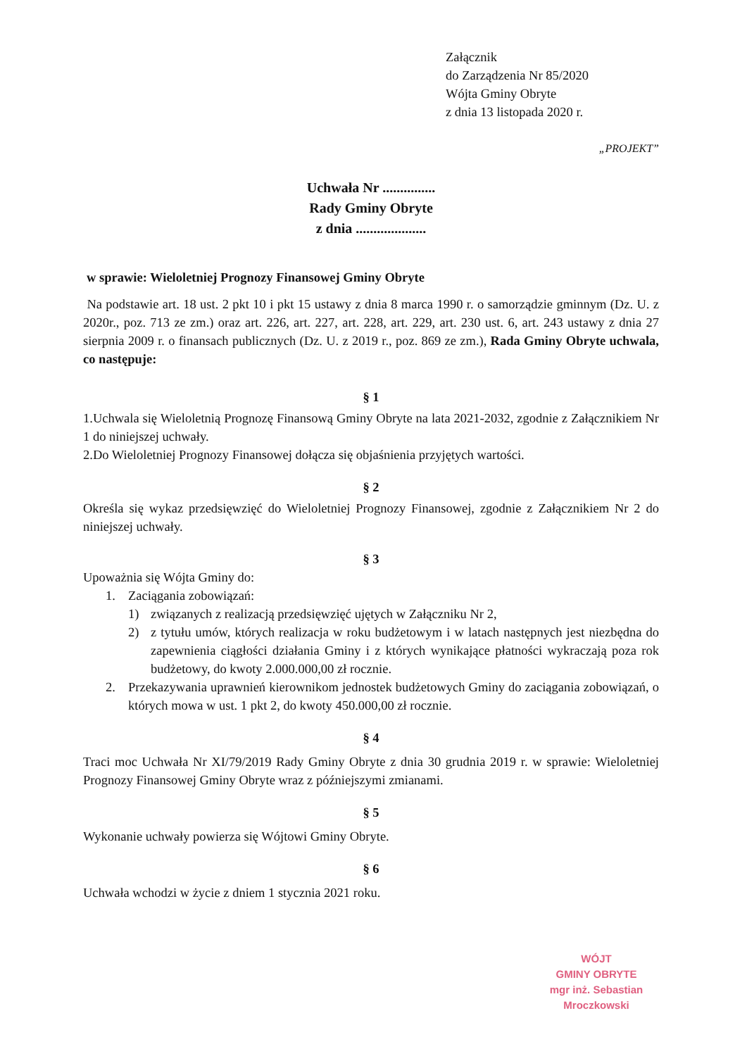Załącznik
do Zarządzenia Nr 85/2020
Wójta Gminy Obryte
z dnia 13 listopada 2020 r.
„PROJEKT”
Uchwała Nr ...............
Rady Gminy Obryte
z dnia ....................
w sprawie: Wieloletniej Prognozy Finansowej Gminy Obryte
Na podstawie art. 18 ust. 2 pkt 10 i pkt 15 ustawy z dnia 8 marca 1990 r. o samorządzie gminnym (Dz. U. z 2020r., poz. 713 ze zm.) oraz art. 226, art. 227, art. 228, art. 229, art. 230 ust. 6, art. 243 ustawy z dnia 27 sierpnia 2009 r. o finansach publicznych (Dz. U. z 2019 r., poz. 869 ze zm.), Rada Gminy Obryte uchwala, co następuje:
§ 1
1.Uchwala się Wieloletnią Prognozę Finansową Gminy Obryte na lata 2021-2032, zgodnie z Załącznikiem Nr 1 do niniejszej uchwały.
2.Do Wieloletniej Prognozy Finansowej dołącza się objaśnienia przyjętych wartości.
§ 2
Określa się wykaz przedsięwzięć do Wieloletniej Prognozy Finansowej, zgodnie z Załącznikiem Nr 2 do niniejszej uchwały.
§ 3
Upoważnia się Wójta Gminy do:
1. Zaciągania zobowiązań:
1) związanych z realizacją przedsięwzięć ujętych w Załączniku Nr 2,
2) z tytułu umów, których realizacja w roku budżetowym i w latach następnych jest niezbędna do zapewnienia ciągłości działania Gminy i z których wynikające płatności wykraczają poza rok budżetowy, do kwoty 2.000.000,00 zł rocznie.
2. Przekazywania uprawnień kierownikom jednostek budżetowych Gminy do zaciągania zobowiązań, o których mowa w ust. 1 pkt 2, do kwoty 450.000,00 zł rocznie.
§ 4
Traci moc Uchwała Nr XI/79/2019 Rady Gminy Obryte z dnia 30 grudnia 2019 r. w sprawie: Wieloletniej Prognozy Finansowej Gminy Obryte wraz z późniejszymi zmianami.
§ 5
Wykonanie uchwały powierza się Wójtowi Gminy Obryte.
§ 6
Uchwała wchodzi w życie z dniem 1 stycznia 2021 roku.
WÓJT
GMINY OBRYTE
mgr inż. Sebastian Mroczkowski